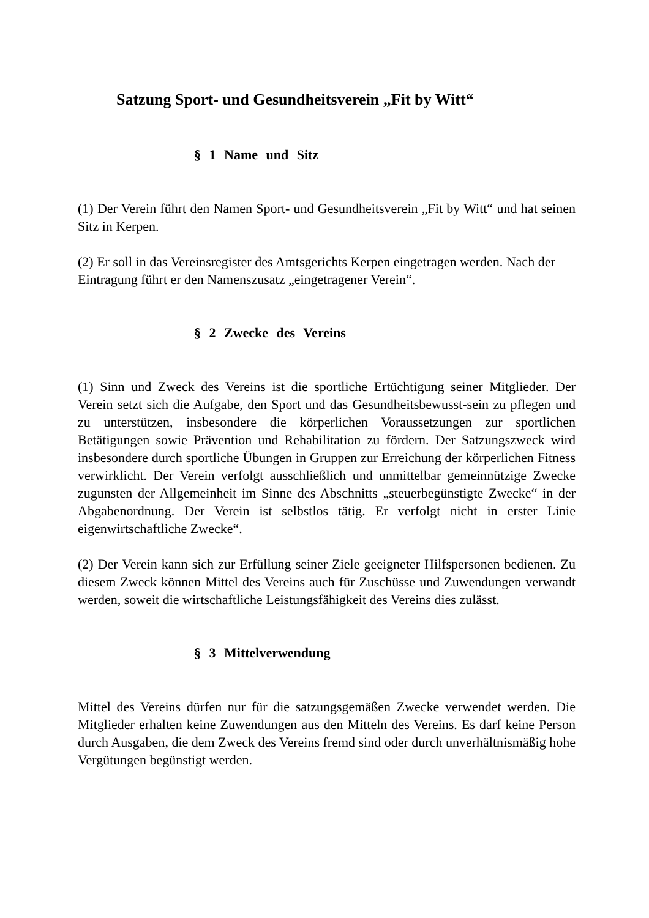Satzung Sport- und Gesundheitsverein „Fit by Witt“
§ 1 Name und Sitz
(1) Der Verein führt den Namen Sport- und Gesundheitsverein „Fit by Witt“ und hat seinen Sitz in Kerpen.
(2) Er soll in das Vereinsregister des Amtsgerichts Kerpen eingetragen werden. Nach der Eintragung führt er den Namenszusatz „eingetragener Verein“.
§ 2 Zwecke des Vereins
(1) Sinn und Zweck des Vereins ist die sportliche Ertüchtigung seiner Mitglieder. Der Verein setzt sich die Aufgabe, den Sport und das Gesundheitsbewusst-sein zu pflegen und zu unterstützen, insbesondere die körperlichen Voraussetzungen zur sportlichen Betätigungen sowie Prävention und Rehabilitation zu fördern. Der Satzungszweck wird insbesondere durch sportliche Übungen in Gruppen zur Erreichung der körperlichen Fitness verwirklicht. Der Verein verfolgt ausschließlich und unmittelbar gemeinnützige Zwecke zugunsten der Allgemeinheit im Sinne des Abschnitts „steuerbegünstigte Zwecke“ in der Abgabenordnung. Der Verein ist selbstlos tätig. Er verfolgt nicht in erster Linie eigenwirtschaftliche Zwecke“.
(2) Der Verein kann sich zur Erfüllung seiner Ziele geeigneter Hilfspersonen bedienen. Zu diesem Zweck können Mittel des Vereins auch für Zuschüsse und Zuwendungen verwandt werden, soweit die wirtschaftliche Leistungsfähigkeit des Vereins dies zulässt.
§ 3 Mittelverwendung
Mittel des Vereins dürfen nur für die satzungsgemäßen Zwecke verwendet werden. Die Mitglieder erhalten keine Zuwendungen aus den Mitteln des Vereins. Es darf keine Person durch Ausgaben, die dem Zweck des Vereins fremd sind oder durch unverhältnismäßig hohe Vergütungen begünstigt werden.